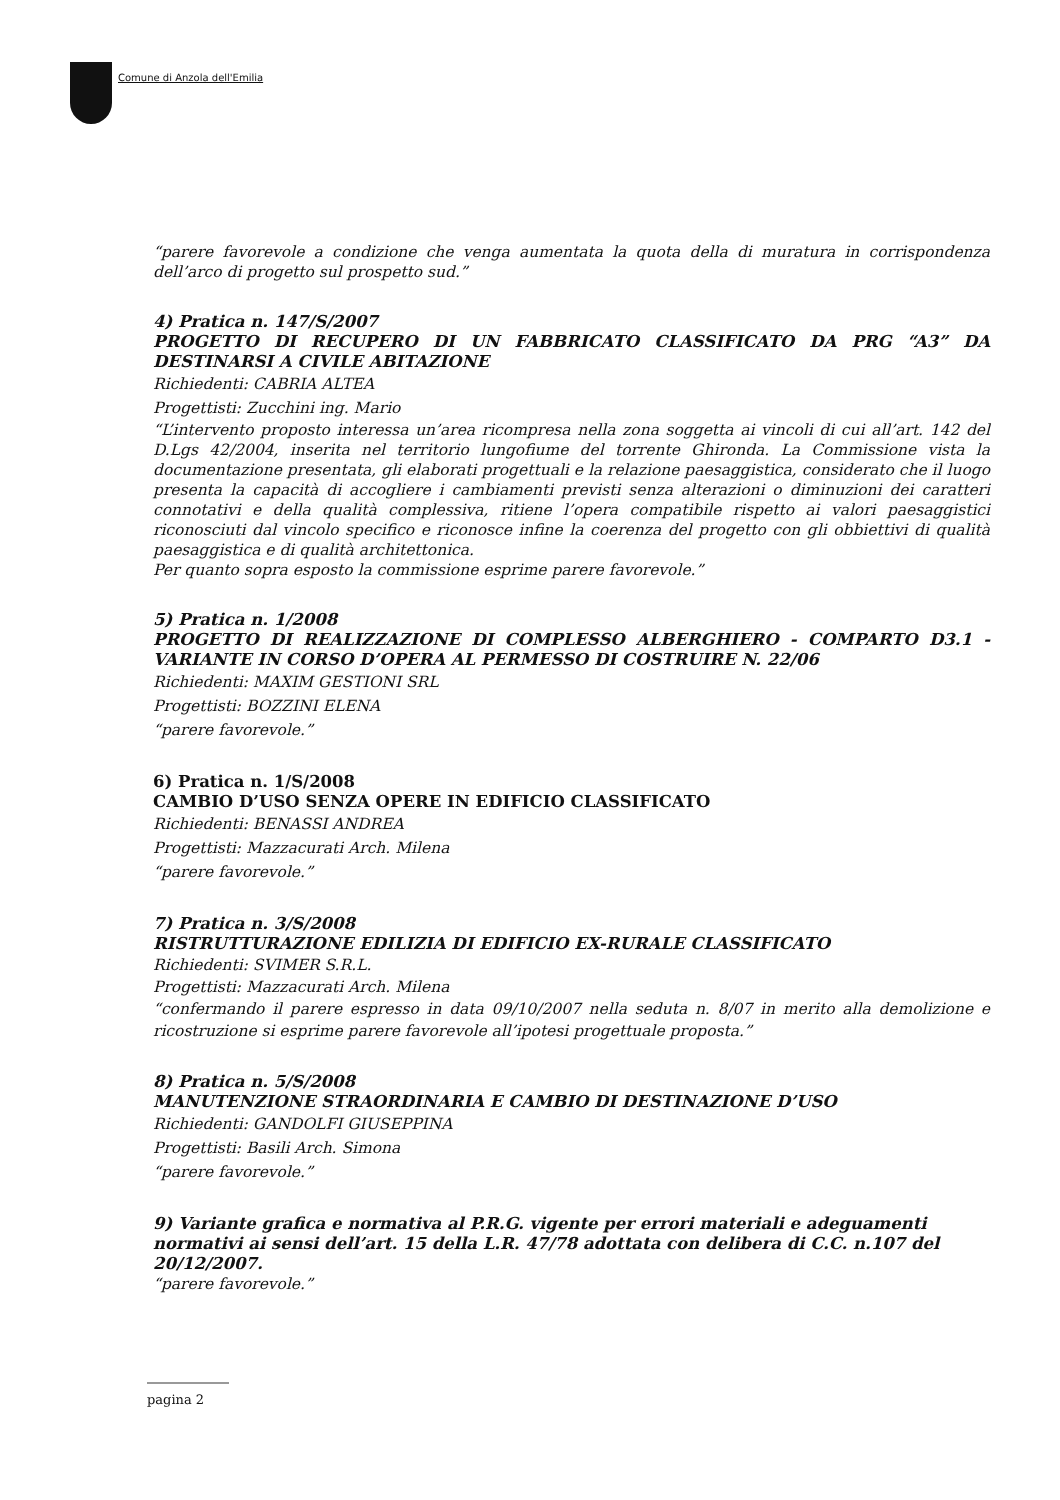Comune di Anzola dell'Emilia
“parere favorevole a condizione che venga aumentata la quota della di muratura in corrispondenza dell’arco di progetto sul prospetto sud.”
4) Pratica n. 147/S/2007
PROGETTO DI RECUPERO DI UN FABBRICATO CLASSIFICATO DA PRG “A3” DA DESTINARSI A CIVILE ABITAZIONE
Richiedenti: CABRIA ALTEA
Progettisti: Zucchini ing. Mario
“L’intervento proposto interessa un’area ricompresa nella zona soggetta ai vincoli di cui all’art. 142 del D.Lgs 42/2004, inserita nel territorio lungofiume del torrente Ghironda. La Commissione vista la documentazione presentata, gli elaborati progettuali e la relazione paesaggistica, considerato che il luogo presenta la capacità di accogliere i cambiamenti previsti senza alterazioni o diminuzioni dei caratteri connotativi e della qualità complessiva, ritiene l’opera compatibile rispetto ai valori paesaggistici riconosciuti dal vincolo specifico e riconosce infine la coerenza del progetto con gli obbiettivi di qualità paesaggistica e di qualità architettonica.
Per quanto sopra esposto la commissione esprime parere favorevole.”
5) Pratica n. 1/2008
PROGETTO DI REALIZZAZIONE DI COMPLESSO ALBERGHIERO - COMPARTO D3.1 - VARIANTE IN CORSO D’OPERA AL PERMESSO DI COSTRUIRE N. 22/06
Richiedenti: MAXIM GESTIONI SRL
Progettisti: BOZZINI ELENA
“parere favorevole.”
6) Pratica n. 1/S/2008
CAMBIO D’USO SENZA OPERE IN EDIFICIO CLASSIFICATO
Richiedenti: BENASSI ANDREA
Progettisti: Mazzacurati Arch. Milena
“parere favorevole.”
7) Pratica n. 3/S/2008
RISTRUTTURAZIONE EDILIZIA DI EDIFICIO EX-RURALE CLASSIFICATO
Richiedenti: SVIMER S.R.L.
Progettisti: Mazzacurati Arch. Milena
“confermando il parere espresso in data 09/10/2007 nella seduta n. 8/07 in merito alla demolizione e ricostruzione si esprime parere favorevole all’ipotesi progettuale proposta.”
8) Pratica n. 5/S/2008
MANUTENZIONE STRAORDINARIA E CAMBIO DI DESTINAZIONE D’USO
Richiedenti: GANDOLFI GIUSEPPINA
Progettisti: Basili Arch. Simona
“parere favorevole.”
9) Variante grafica e normativa al P.R.G. vigente per errori materiali e adeguamenti normativi ai sensi dell’art. 15 della L.R. 47/78 adottata con delibera di C.C. n.107 del 20/12/2007.
“parere favorevole.”
pagina 2